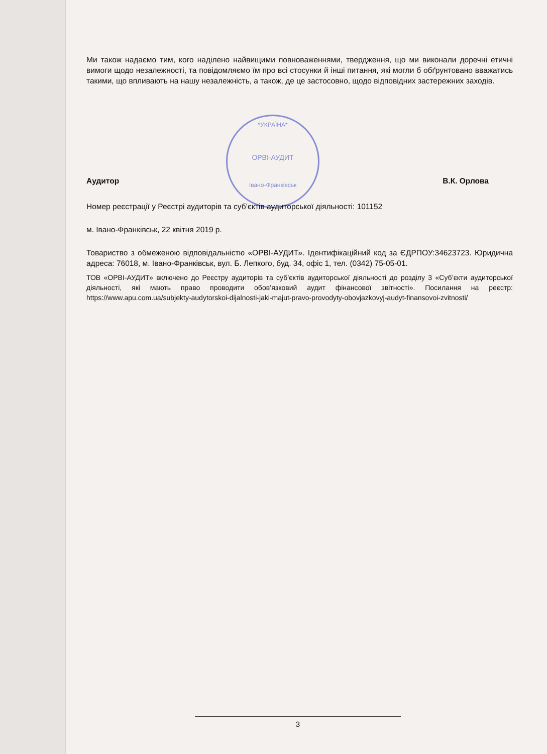*УКРАЇНА*
ОРВІ-АУДИТ
Івано-Франківськ
Ми також надаємо тим, кого наділено найвищими повноваженнями, твердження, що ми виконали доречні етичні вимоги щодо незалежності, та повідомляємо їм про всі стосунки й інші питання, які могли б обґрунтовано вважатись такими, що впливають на нашу незалежність, а також, де це застосовно, щодо відповідних застережних заходів.
Аудитор В.К. Орлова
Номер реєстрації у Реєстрі аудиторів та суб’єктів аудиторської діяльності: 101152
м. Івано-Франківськ, 22 квітня 2019 р.
Товариство з обмеженою відповідальністю «ОРВІ-АУДИТ». Ідентифікаційний код за ЄДРПОУ:34623723. Юридична адреса: 76018, м. Івано-Франківськ, вул. Б. Лепкого, буд. 34, офіс 1, тел. (0342) 75-05-01.
ТОВ «ОРВІ-АУДИТ» включено до Реєстру аудиторів та суб’єктів аудиторської діяльності до розділу 3 «Суб’єкти аудиторської діяльності, які мають право проводити обов’язковий аудит фінансової звітності». Посилання на реєстр: https://www.apu.com.ua/subjekty-audytorskoi-dijalnosti-jaki-majut-pravo-provodyty-obovjazkovyj-audyt-finansovoi-zvitnosti/
3